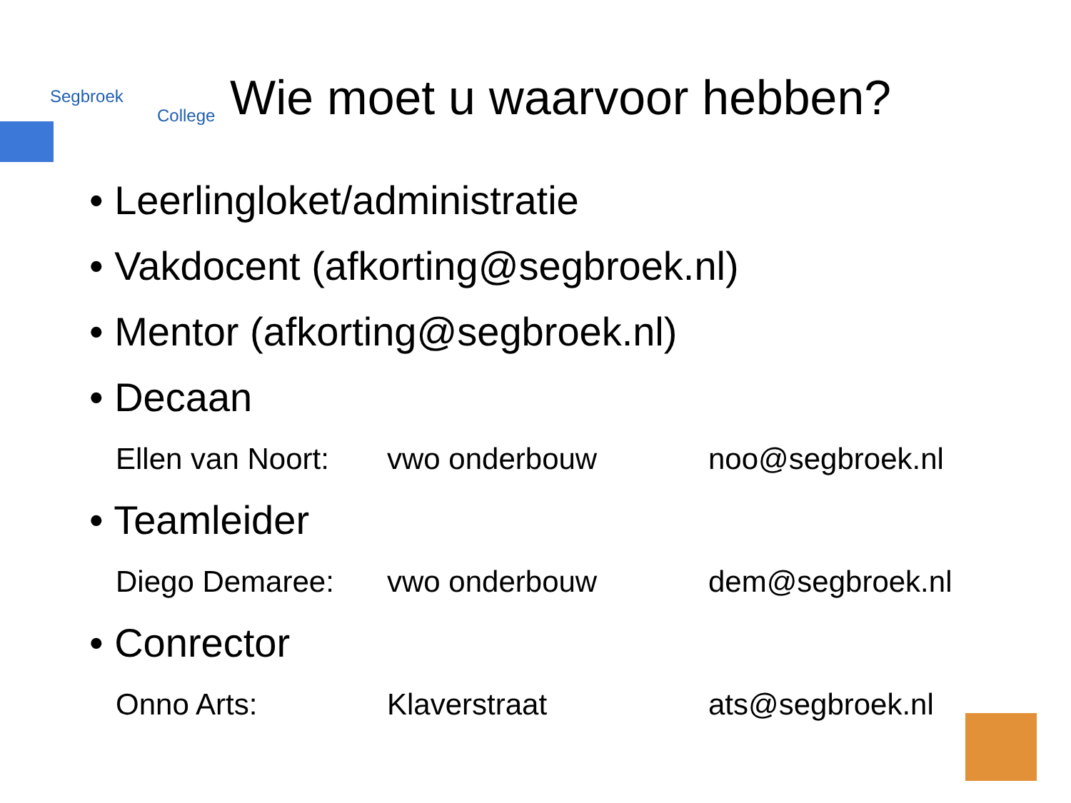Segbroek
College
Wie moet u waarvoor hebben?
• Leerlingloket/administratie
• Vakdocent (afkorting@segbroek.nl)
• Mentor (afkorting@segbroek.nl)
• Decaan
Ellen van Noort: vwo onderbouw noo@segbroek.nl
• Teamleider
Diego Demaree: vwo onderbouw dem@segbroek.nl
• Conrector
Onno Arts: Klaverstraat ats@segbroek.nl